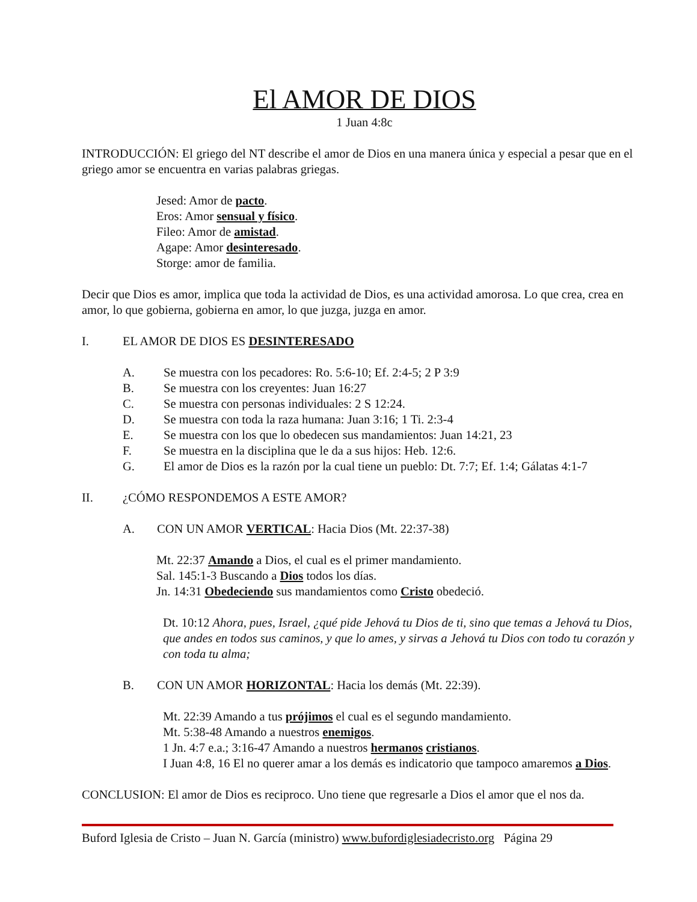El AMOR DE DIOS
1 Juan 4:8c
INTRODUCCIÓN: El griego del NT describe el amor de Dios en una manera única y especial a pesar que en el griego amor se encuentra en varias palabras griegas.
Jesed: Amor de pacto.
Eros: Amor sensual y físico.
Fileo: Amor de amistad.
Agape: Amor desinteresado.
Storge: amor de familia.
Decir que Dios es amor, implica que toda la actividad de Dios, es una actividad amorosa. Lo que crea, crea en amor, lo que gobierna, gobierna en amor, lo que juzga, juzga en amor.
I. EL AMOR DE DIOS ES DESINTERESADO
A. Se muestra con los pecadores: Ro. 5:6-10; Ef. 2:4-5; 2 P 3:9
B. Se muestra con los creyentes: Juan 16:27
C. Se muestra con personas individuales: 2 S 12:24.
D. Se muestra con toda la raza humana: Juan 3:16; 1 Ti. 2:3-4
E. Se muestra con los que lo obedecen sus mandamientos: Juan 14:21, 23
F. Se muestra en la disciplina que le da a sus hijos: Heb. 12:6.
G. El amor de Dios es la razón por la cual tiene un pueblo: Dt. 7:7; Ef. 1:4; Gálatas 4:1-7
II. ¿CÓMO RESPONDEMOS A ESTE AMOR?
A. CON UN AMOR VERTICAL: Hacia Dios (Mt. 22:37-38)
Mt. 22:37 Amando a Dios, el cual es el primer mandamiento.
Sal. 145:1-3 Buscando a Dios todos los días.
Jn. 14:31 Obedeciendo sus mandamientos como Cristo obedeció.
Dt. 10:12 Ahora, pues, Israel, ¿qué pide Jehová tu Dios de ti, sino que temas a Jehová tu Dios, que andes en todos sus caminos, y que lo ames, y sirvas a Jehová tu Dios con todo tu corazón y con toda tu alma;
B. CON UN AMOR HORIZONTAL: Hacia los demás (Mt. 22:39).
Mt. 22:39 Amando a tus prójimos el cual es el segundo mandamiento.
Mt. 5:38-48 Amando a nuestros enemigos.
1 Jn. 4:7 e.a.; 3:16-47 Amando a nuestros hermanos cristianos.
I Juan 4:8, 16 El no querer amar a los demás es indicatorio que tampoco amaremos a Dios.
CONCLUSION: El amor de Dios es reciproco. Uno tiene que regresarle a Dios el amor que el nos da.
Buford Iglesia de Cristo – Juan N. García (ministro) www.bufordiglesiadecristo.org Página 29